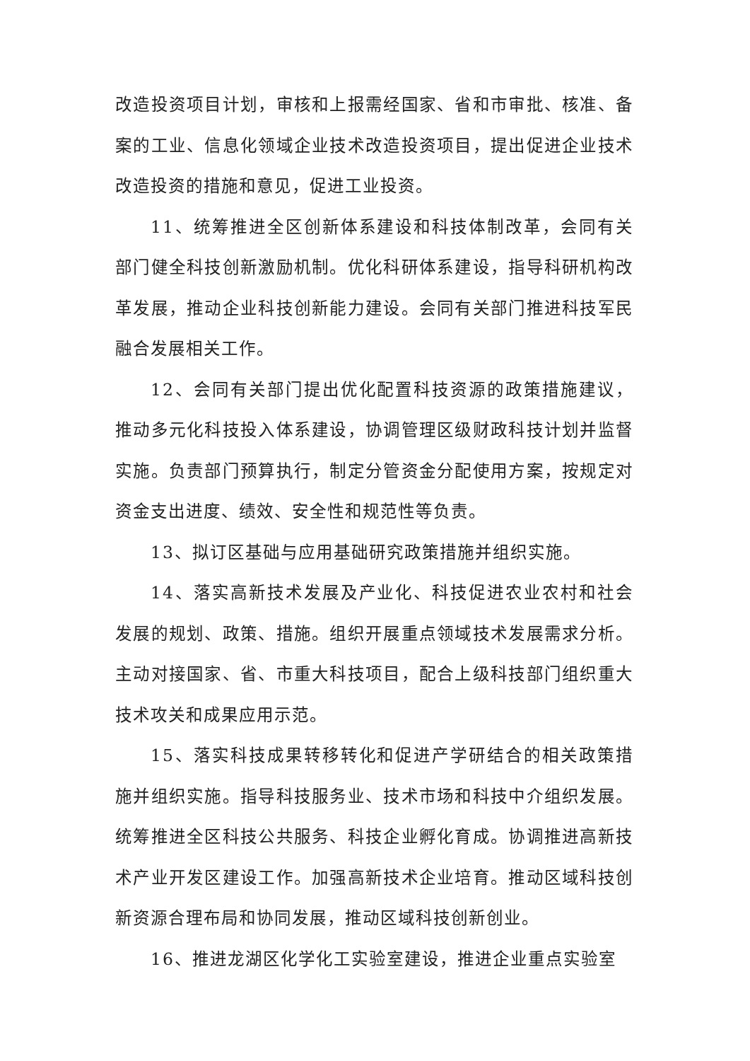改造投资项目计划，审核和上报需经国家、省和市审批、核准、备案的工业、信息化领域企业技术改造投资项目，提出促进企业技术改造投资的措施和意见，促进工业投资。
11、统筹推进全区创新体系建设和科技体制改革，会同有关部门健全科技创新激励机制。优化科研体系建设，指导科研机构改革发展，推动企业科技创新能力建设。会同有关部门推进科技军民融合发展相关工作。
12、会同有关部门提出优化配置科技资源的政策措施建议，推动多元化科技投入体系建设，协调管理区级财政科技计划并监督实施。负责部门预算执行，制定分管资金分配使用方案，按规定对资金支出进度、绩效、安全性和规范性等负责。
13、拟订区基础与应用基础研究政策措施并组织实施。
14、落实高新技术发展及产业化、科技促进农业农村和社会发展的规划、政策、措施。组织开展重点领域技术发展需求分析。主动对接国家、省、市重大科技项目，配合上级科技部门组织重大技术攻关和成果应用示范。
15、落实科技成果转移转化和促进产学研结合的相关政策措施并组织实施。指导科技服务业、技术市场和科技中介组织发展。统筹推进全区科技公共服务、科技企业孵化育成。协调推进高新技术产业开发区建设工作。加强高新技术企业培育。推动区域科技创新资源合理布局和协同发展，推动区域科技创新创业。
16、推进龙湖区化学化工实验室建设，推进企业重点实验室